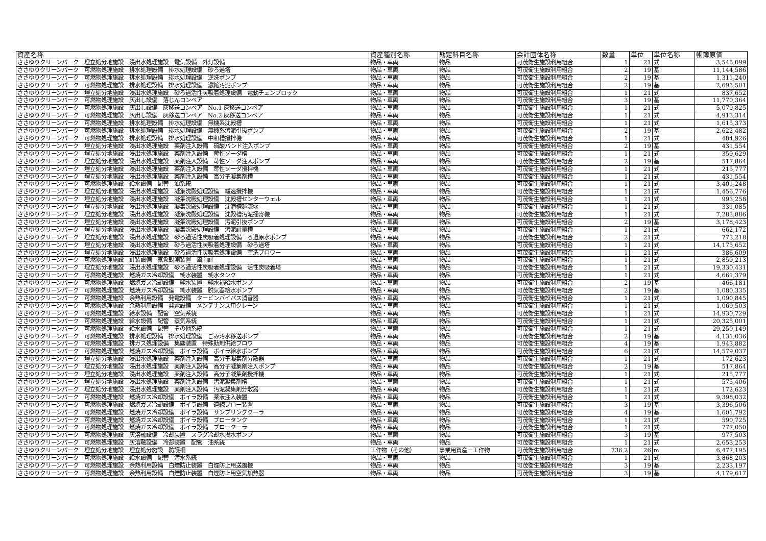| 資産名称 | 資産種別名称 | 勘定科目名称 | 会計団体名称 | 数量 | 単位 | 単位名称 | 帳簿原価 |
| --- | --- | --- | --- | --- | --- | --- | --- |
| ささゆりクリーンパーク 埋立処分地施設 浸出水処理施設 電気設備 外灯設備 | 物品・車両 | 物品 | 可茂衛生施設利用組合 | 1 | 21 | 式 | 3,545,099 |
| ささゆりクリーンパーク 可燃物処理施設 排水処理設備 排水処理設備 砂ろ過塔 | 物品・車両 | 物品 | 可茂衛生施設利用組合 | 2 | 19 | 基 | 11,144,586 |
| ささゆりクリーンパーク 可燃物処理施設 排水処理設備 排水処理設備 逆洗ポンプ | 物品・車両 | 物品 | 可茂衛生施設利用組合 | 2 | 19 | 基 | 1,311,240 |
| ささゆりクリーンパーク 可燃物処理施設 排水処理設備 排水処理設備 濃縮汚泥ポンプ | 物品・車両 | 物品 | 可茂衛生施設利用組合 | 2 | 19 | 基 | 2,693,501 |
| ささゆりクリーンパーク 埋立処分地施設 浸出水処理施設 砂ろ過活性炭吸着処理設備 電動チェンブロック | 物品・車両 | 物品 | 可茂衛生施設利用組合 | 1 | 21 | 式 | 837,652 |
| ささゆりクリーンパーク 可燃物処理施設 灰出し設備 落じんコンベア | 物品・車両 | 物品 | 可茂衛生施設利用組合 | 3 | 19 | 基 | 11,770,364 |
| ささゆりクリーンパーク 可燃物処理施設 灰出し設備 灰移送コンベア No.1 灰移送コンベア | 物品・車両 | 物品 | 可茂衛生施設利用組合 | 1 | 21 | 式 | 5,079,825 |
| ささゆりクリーンパーク 可燃物処理施設 灰出し設備 灰移送コンベア No.2 灰移送コンベア | 物品・車両 | 物品 | 可茂衛生施設利用組合 | 1 | 21 | 式 | 4,913,314 |
| ささゆりクリーンパーク 可燃物処理施設 排水処理設備 排水処理設備 無機系沈殿槽 | 物品・車両 | 物品 | 可茂衛生施設利用組合 | 1 | 21 | 式 | 1,615,373 |
| ささゆりクリーンパーク 可燃物処理施設 排水処理設備 排水処理設備 無機系汚泥引抜ポンプ | 物品・車両 | 物品 | 可茂衛生施設利用組合 | 2 | 19 | 基 | 2,622,482 |
| ささゆりクリーンパーク 可燃物処理施設 排水処理設備 排水処理設備 中和槽攪拌機 | 物品・車両 | 物品 | 可茂衛生施設利用組合 | 1 | 21 | 式 | 484,926 |
| ささゆりクリーンパーク 埋立処分地施設 浸出水処理施設 薬剤注入設備 硫酸バンド注入ポンプ | 物品・車両 | 物品 | 可茂衛生施設利用組合 | 2 | 19 | 基 | 431,554 |
| ささゆりクリーンパーク 埋立処分地施設 浸出水処理施設 薬剤注入設備 苛性ソーダ槽 | 物品・車両 | 物品 | 可茂衛生施設利用組合 | 1 | 21 | 式 | 359,629 |
| ささゆりクリーンパーク 埋立処分地施設 浸出水処理施設 薬剤注入設備 苛性ソーダ注入ポンプ | 物品・車両 | 物品 | 可茂衛生施設利用組合 | 2 | 19 | 基 | 517,864 |
| ささゆりクリーンパーク 埋立処分地施設 浸出水処理施設 薬剤注入設備 苛性ソーダ攪拌機 | 物品・車両 | 物品 | 可茂衛生施設利用組合 | 1 | 21 | 式 | 215,777 |
| ささゆりクリーンパーク 埋立処分地施設 浸出水処理施設 薬剤注入設備 高分子凝集剤槽 | 物品・車両 | 物品 | 可茂衛生施設利用組合 | 1 | 21 | 式 | 431,554 |
| ささゆりクリーンパーク 可燃物処理施設 給水設備 配管 油系統 | 物品・車両 | 物品 | 可茂衛生施設利用組合 | 1 | 21 | 式 | 3,401,248 |
| ささゆりクリーンパーク 埋立処分地施設 浸出水処理施設 凝集沈殿処理設備 緩速攪拌機 | 物品・車両 | 物品 | 可茂衛生施設利用組合 | 1 | 21 | 式 | 1,456,776 |
| ささゆりクリーンパーク 埋立処分地施設 浸出水処理施設 凝集沈殿処理設備 沈殿槽センターウェル | 物品・車両 | 物品 | 可茂衛生施設利用組合 | 1 | 21 | 式 | 993,258 |
| ささゆりクリーンパーク 埋立処分地施設 浸出水処理施設 凝集沈殿処理設備 沈潜槽越流堰 | 物品・車両 | 物品 | 可茂衛生施設利用組合 | 1 | 21 | 式 | 331,085 |
| ささゆりクリーンパーク 埋立処分地施設 浸出水処理施設 凝集沈殿処理設備 沈殿槽汚泥掻寄機 | 物品・車両 | 物品 | 可茂衛生施設利用組合 | 1 | 21 | 式 | 7,283,886 |
| ささゆりクリーンパーク 埋立処分地施設 浸出水処理施設 凝集沈殿処理設備 汚泥引抜ポンプ | 物品・車両 | 物品 | 可茂衛生施設利用組合 | 2 | 19 | 基 | 3,178,423 |
| ささゆりクリーンパーク 埋立処分地施設 浸出水処理施設 凝集沈殿処理設備 汚泥計量槽 | 物品・車両 | 物品 | 可茂衛生施設利用組合 | 1 | 21 | 式 | 662,172 |
| ささゆりクリーンパーク 埋立処分地施設 浸出水処理施設 砂ろ過活性炭吸着処理設備 ろ過原水ポンプ | 物品・車両 | 物品 | 可茂衛生施設利用組合 | 2 | 21 | 式 | 773,218 |
| ささゆりクリーンパーク 埋立処分地施設 浸出水処理施設 砂ろ過活性炭吸着処理設備 砂ろ過塔 | 物品・車両 | 物品 | 可茂衛生施設利用組合 | 1 | 21 | 式 | 14,175,652 |
| ささゆりクリーンパーク 埋立処分地施設 浸出水処理施設 砂ろ過活性炭吸着処理設備 空洗ブロワー | 物品・車両 | 物品 | 可茂衛生施設利用組合 | 1 | 21 | 式 | 386,609 |
| ささゆりクリーンパーク 可燃物処理施設 計装設備 気象観測装置 風向計 | 物品・車両 | 物品 | 可茂衛生施設利用組合 | 1 | 21 | 式 | 2,859,213 |
| ささゆりクリーンパーク 埋立処分地施設 浸出水処理施設 砂ろ過活性炭吸着処理設備 活性炭吸着塔 | 物品・車両 | 物品 | 可茂衛生施設利用組合 | 1 | 21 | 式 | 19,330,431 |
| ささゆりクリーンパーク 可燃物処理施設 燃焼ガス冷却設備 純水装置 純水タンク | 物品・車両 | 物品 | 可茂衛生施設利用組合 | 1 | 21 | 式 | 4,661,379 |
| ささゆりクリーンパーク 可燃物処理施設 燃焼ガス冷却設備 純水装置 純水補給水ポンプ | 物品・車両 | 物品 | 可茂衛生施設利用組合 | 2 | 19 | 基 | 466,181 |
| ささゆりクリーンパーク 可燃物処理施設 燃焼ガス冷却設備 純水装置 脱気器給水ポンプ | 物品・車両 | 物品 | 可茂衛生施設利用組合 | 2 | 19 | 基 | 1,080,335 |
| ささゆりクリーンパーク 可燃物処理施設 余熱利用設備 発電設備 タービンバイパス消音器 | 物品・車両 | 物品 | 可茂衛生施設利用組合 | 1 | 21 | 式 | 1,090,845 |
| ささゆりクリーンパーク 可燃物処理施設 余熱利用設備 発電設備 メンテナンス用クレーン | 物品・車両 | 物品 | 可茂衛生施設利用組合 | 1 | 21 | 式 | 1,069,503 |
| ささゆりクリーンパーク 可燃物処理施設 給水設備 配管 空気系統 | 物品・車両 | 物品 | 可茂衛生施設利用組合 | 1 | 21 | 式 | 14,930,729 |
| ささゆりクリーンパーク 可燃物処理施設 給水設備 配管 蒸気系統 | 物品・車両 | 物品 | 可茂衛生施設利用組合 | 1 | 21 | 式 | 20,325,001 |
| ささゆりクリーンパーク 可燃物処理施設 給水設備 配管 その他系統 | 物品・車両 | 物品 | 可茂衛生施設利用組合 | 1 | 21 | 式 | 29,250,149 |
| ささゆりクリーンパーク 可燃物処理施設 排水処理設備 排水処理設備 ごみ汚水移送ポンプ | 物品・車両 | 物品 | 可茂衛生施設利用組合 | 2 | 19 | 基 | 4,131,036 |
| ささゆりクリーンパーク 可燃物処理施設 排ガス処理設備 集塵装置 特殊助剤供給ブロワ | 物品・車両 | 物品 | 可茂衛生施設利用組合 | 4 | 19 | 基 | 1,943,882 |
| ささゆりクリーンパーク 可燃物処理施設 燃焼ガス冷却設備 ボイラ設備 ボイラ給水ポンプ | 物品・車両 | 物品 | 可茂衛生施設利用組合 | 6 | 21 | 式 | 14,579,037 |
| ささゆりクリーンパーク 埋立処分地施設 浸出水処理施設 薬剤注入設備 高分子凝集剤分散器 | 物品・車両 | 物品 | 可茂衛生施設利用組合 | 1 | 21 | 式 | 172,623 |
| ささゆりクリーンパーク 埋立処分地施設 浸出水処理施設 薬剤注入設備 高分子凝集剤注入ポンプ | 物品・車両 | 物品 | 可茂衛生施設利用組合 | 2 | 19 | 基 | 517,864 |
| ささゆりクリーンパーク 埋立処分地施設 浸出水処理施設 薬剤注入設備 高分子凝集剤攪拌機 | 物品・車両 | 物品 | 可茂衛生施設利用組合 | 1 | 21 | 式 | 215,777 |
| ささゆりクリーンパーク 埋立処分地施設 浸出水処理施設 薬剤注入設備 汚泥凝集剤槽 | 物品・車両 | 物品 | 可茂衛生施設利用組合 | 1 | 21 | 式 | 575,406 |
| ささゆりクリーンパーク 埋立処分地施設 浸出水処理施設 薬剤注入設備 汚泥凝集剤分散器 | 物品・車両 | 物品 | 可茂衛生施設利用組合 | 1 | 21 | 式 | 172,623 |
| ささゆりクリーンパーク 可燃物処理施設 燃焼ガス冷却設備 ボイラ設備 薬液注入装置 | 物品・車両 | 物品 | 可茂衛生施設利用組合 | 1 | 21 | 式 | 9,398,032 |
| ささゆりクリーンパーク 可燃物処理施設 燃焼ガス冷却設備 ボイラ設備 連続ブロー装置 | 物品・車両 | 物品 | 可茂衛生施設利用組合 | 3 | 19 | 基 | 3,396,506 |
| ささゆりクリーンパーク 可燃物処理施設 燃焼ガス冷却設備 ボイラ設備 サンプリングクーラ | 物品・車両 | 物品 | 可茂衛生施設利用組合 | 4 | 19 | 基 | 1,601,792 |
| ささゆりクリーンパーク 可燃物処理施設 燃焼ガス冷却設備 ボイラ設備 ブロータンク | 物品・車両 | 物品 | 可茂衛生施設利用組合 | 1 | 21 | 式 | 590,725 |
| ささゆりクリーンパーク 可燃物処理施設 燃焼ガス冷却設備 ボイラ設備 ブロークーラ | 物品・車両 | 物品 | 可茂衛生施設利用組合 | 1 | 21 | 式 | 777,050 |
| ささゆりクリーンパーク 可燃物処理施設 灰溶融設備 冷却装置 スラグ冷却水揚水ポンプ | 物品・車両 | 物品 | 可茂衛生施設利用組合 | 3 | 19 | 基 | 977,503 |
| ささゆりクリーンパーク 可燃物処理施設 灰溶融設備 冷却装置 配管 油系統 | 物品・車両 | 物品 | 可茂衛生施設利用組合 | 1 | 21 | 式 | 2,653,253 |
| ささゆりクリーンパーク 埋立処分地施設 埋立処分施設 防護柵 | 工作物（その他） | 事業用資産－工作物 | 可茂衛生施設利用組合 | 736.2 | 26 | m | 6,477,195 |
| ささゆりクリーンパーク 可燃物処理施設 給水設備 配管 汚水系統 | 物品・車両 | 物品 | 可茂衛生施設利用組合 | 1 | 21 | 式 | 3,868,203 |
| ささゆりクリーンパーク 可燃物処理施設 余熱利用設備 白煙防止装置 白煙防止用送風機 | 物品・車両 | 物品 | 可茂衛生施設利用組合 | 3 | 19 | 基 | 2,233,197 |
| ささゆりクリーンパーク 可燃物処理施設 余熱利用設備 白煙防止装置 白煙防止用空気加熱器 | 物品・車両 | 物品 | 可茂衛生施設利用組合 | 3 | 19 | 基 | 4,179,617 |